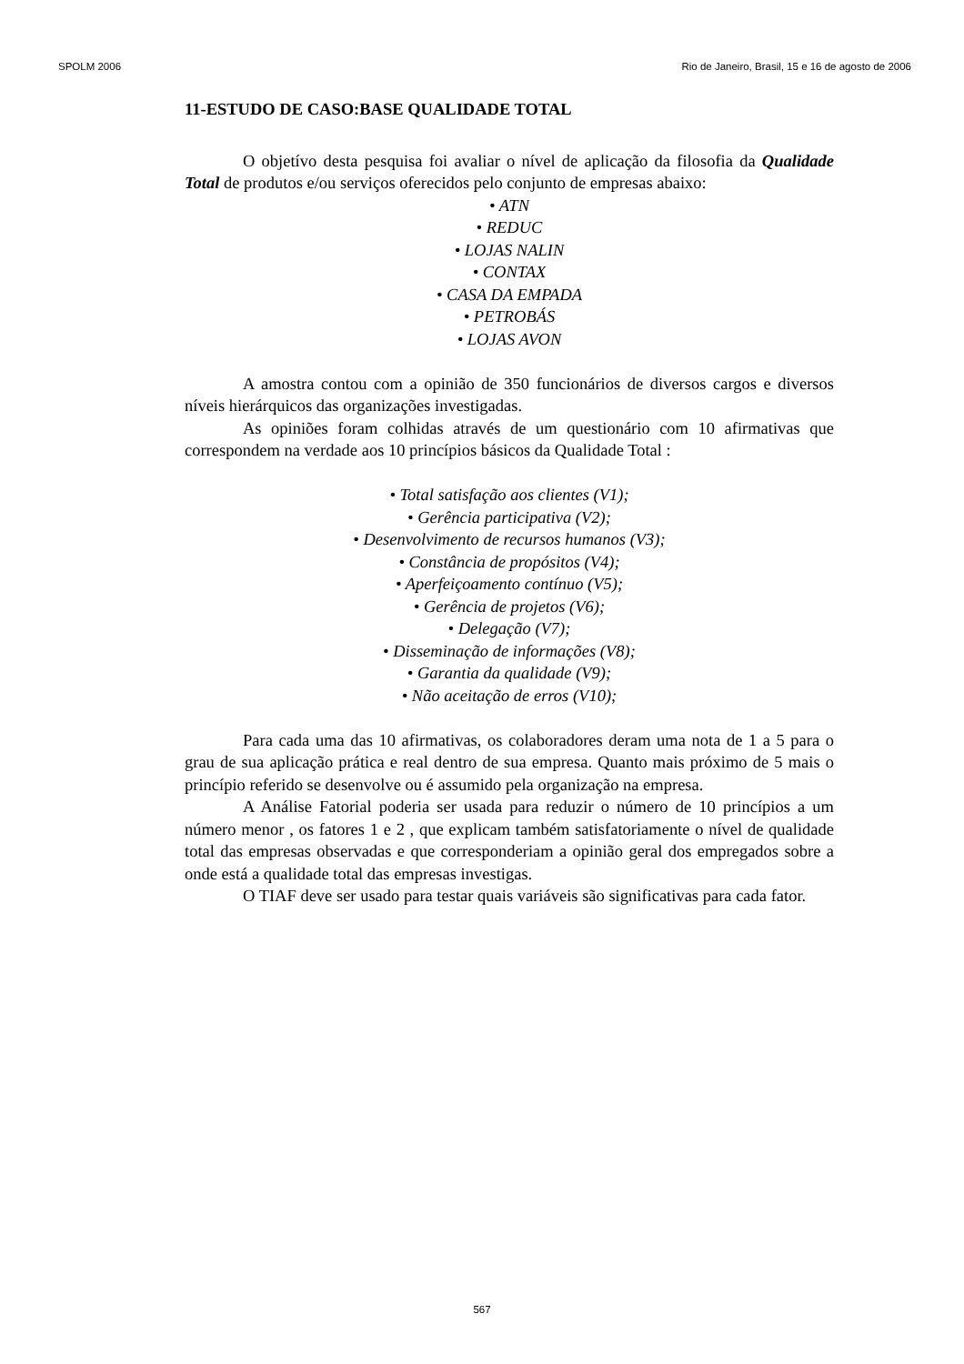SPOLM 2006 Rio de Janeiro, Brasil, 15 e 16 de agosto de 2006
11-ESTUDO DE CASO:BASE QUALIDADE TOTAL
O objetívo desta pesquisa foi avaliar o nível de aplicação da filosofia da Qualidade Total de produtos e/ou serviços oferecidos pelo conjunto de empresas abaixo:
• ATN
• REDUC
• LOJAS NALIN
• CONTAX
• CASA DA EMPADA
• PETROBÁS
• LOJAS AVON
A amostra contou com a opinião de 350 funcionários de diversos cargos e diversos níveis hierárquicos das organizações investigadas.
As opiniões foram colhidas através de um questionário com 10 afirmativas que correspondem na verdade aos 10 princípios básicos da Qualidade Total :
• Total satisfação aos clientes (V1);
• Gerência participativa (V2);
• Desenvolvimento de recursos humanos (V3);
• Constância de propósitos (V4);
• Aperfeiçoamento contínuo (V5);
• Gerência de projetos (V6);
• Delegação (V7);
• Disseminação de informações (V8);
• Garantia da qualidade (V9);
• Não aceitação de erros (V10);
Para cada uma das 10 afirmativas, os colaboradores deram uma nota de 1 a 5 para o grau de sua aplicação prática e real dentro de sua empresa. Quanto mais próximo de 5 mais o princípio referido se desenvolve ou é assumido pela organização na empresa.
A Análise Fatorial poderia ser usada para reduzir o número de 10 princípios a um número menor , os fatores 1 e 2 , que explicam também satisfatoriamente o nível de qualidade total das empresas observadas e que corresponderiam a opinião geral dos empregados sobre a onde está a qualidade total das empresas investigas.
O TIAF deve ser usado para testar quais variáveis são significativas para cada fator.
567